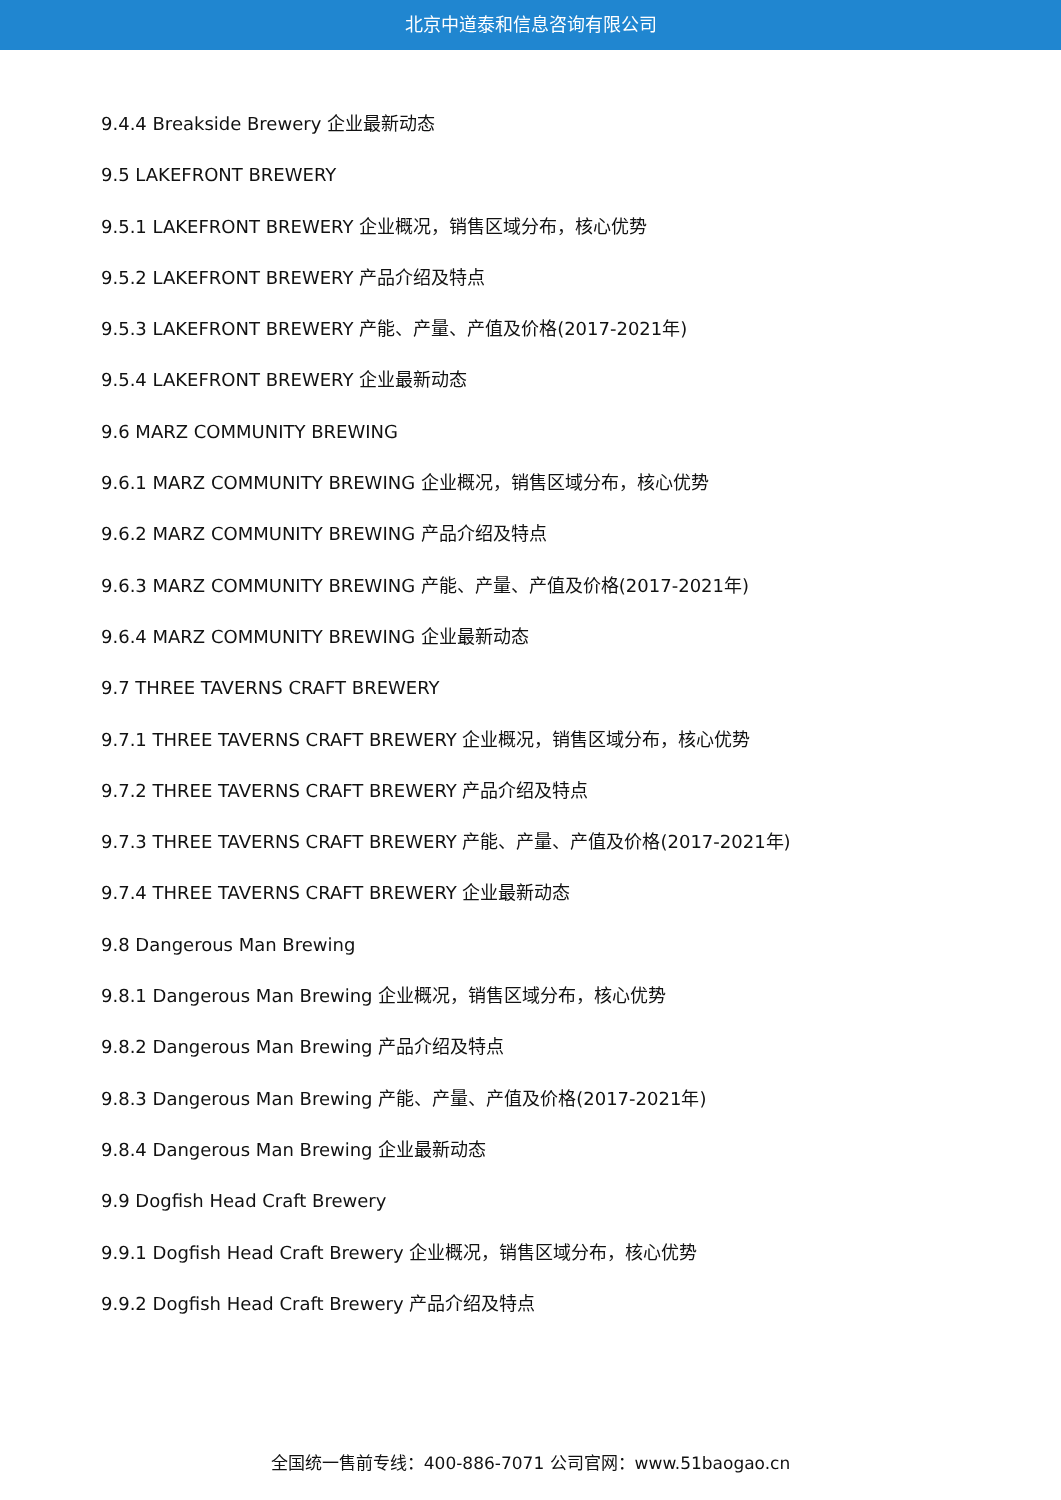北京中道泰和信息咨询有限公司
9.4.4 Breakside Brewery 企业最新动态
9.5 LAKEFRONT BREWERY
9.5.1 LAKEFRONT BREWERY 企业概况，销售区域分布，核心优势
9.5.2 LAKEFRONT BREWERY 产品介绍及特点
9.5.3 LAKEFRONT BREWERY 产能、产量、产值及价格(2017-2021年)
9.5.4 LAKEFRONT BREWERY 企业最新动态
9.6 MARZ COMMUNITY BREWING
9.6.1 MARZ COMMUNITY BREWING 企业概况，销售区域分布，核心优势
9.6.2 MARZ COMMUNITY BREWING 产品介绍及特点
9.6.3 MARZ COMMUNITY BREWING 产能、产量、产值及价格(2017-2021年)
9.6.4 MARZ COMMUNITY BREWING 企业最新动态
9.7 THREE TAVERNS CRAFT BREWERY
9.7.1 THREE TAVERNS CRAFT BREWERY 企业概况，销售区域分布，核心优势
9.7.2 THREE TAVERNS CRAFT BREWERY 产品介绍及特点
9.7.3 THREE TAVERNS CRAFT BREWERY 产能、产量、产值及价格(2017-2021年)
9.7.4 THREE TAVERNS CRAFT BREWERY 企业最新动态
9.8 Dangerous Man Brewing
9.8.1 Dangerous Man Brewing 企业概况，销售区域分布，核心优势
9.8.2 Dangerous Man Brewing 产品介绍及特点
9.8.3 Dangerous Man Brewing 产能、产量、产值及价格(2017-2021年)
9.8.4 Dangerous Man Brewing 企业最新动态
9.9 Dogfish Head Craft Brewery
9.9.1 Dogfish Head Craft Brewery 企业概况，销售区域分布，核心优势
9.9.2 Dogfish Head Craft Brewery 产品介绍及特点
全国统一售前专线：400-886-7071 公司官网：www.51baogao.cn